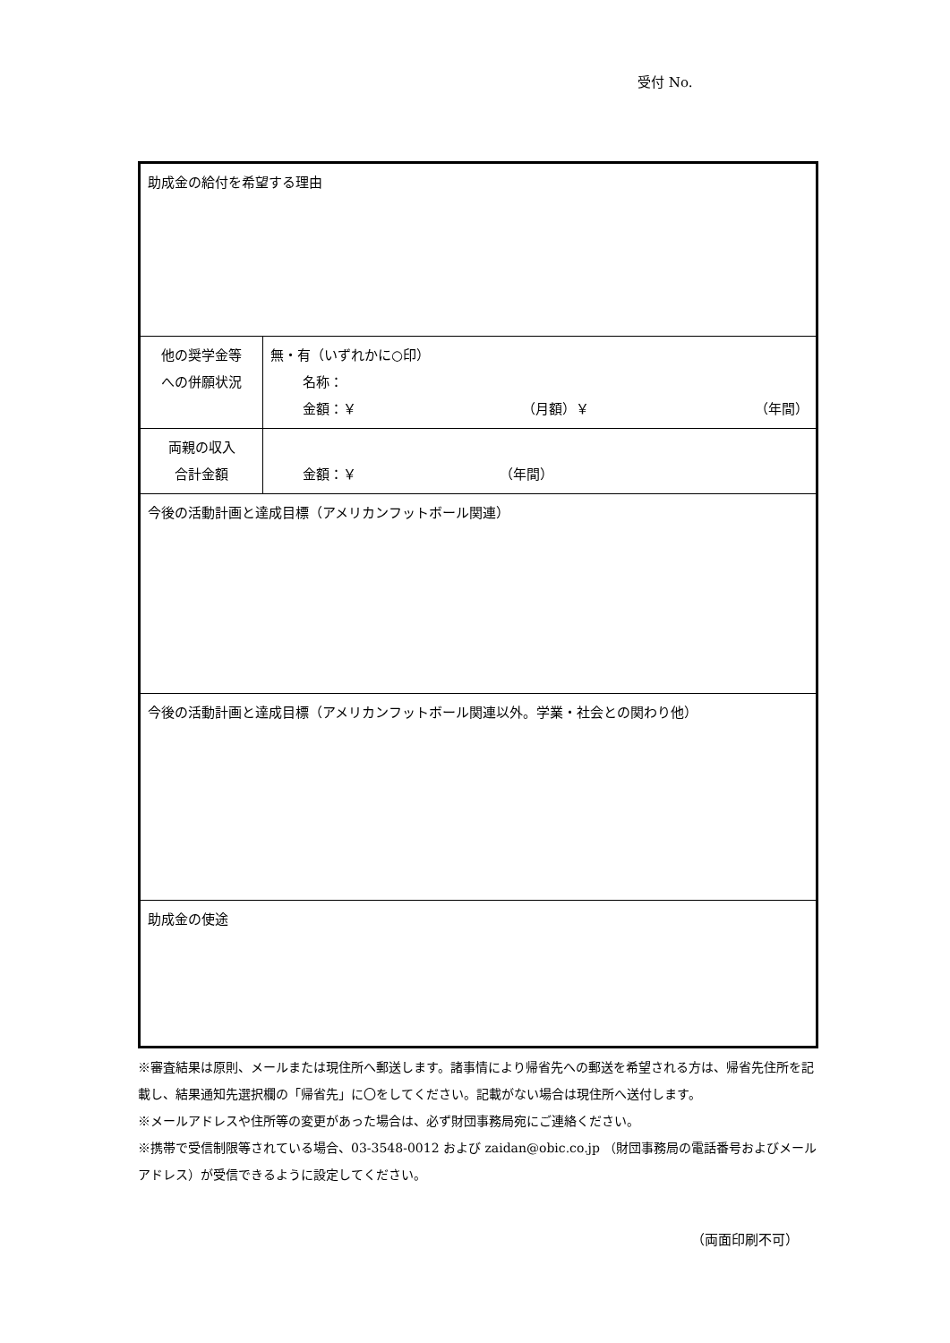受付 No.
| 助成金の給付を希望する理由 | |
| 他の奨学金等 への併願状況 | 無・有（いずれかに○印） 名称： 金額：￥ （月額）￥ （年間） |
| 両親の収入 合計金額 | 金額：￥ （年間） |
| 今後の活動計画と達成目標（アメリカンフットボール関連） | |
| 今後の活動計画と達成目標（アメリカンフットボール関連以外。学業・社会との関わり他） | |
| 助成金の使途 | |
※審査結果は原則、メールまたは現住所へ郵送します。諸事情により帰省先への郵送を希望される方は、帰省先住所を記載し、結果通知先選択欄の「帰省先」に〇をしてください。記載がない場合は現住所へ送付します。
※メールアドレスや住所等の変更があった場合は、必ず財団事務局宛にご連絡ください。
※携帯で受信制限等されている場合、03-3548-0012 および zaidan@obic.co.jp （財団事務局の電話番号およびメールアドレス）が受信できるように設定してください。
（両面印刷不可）